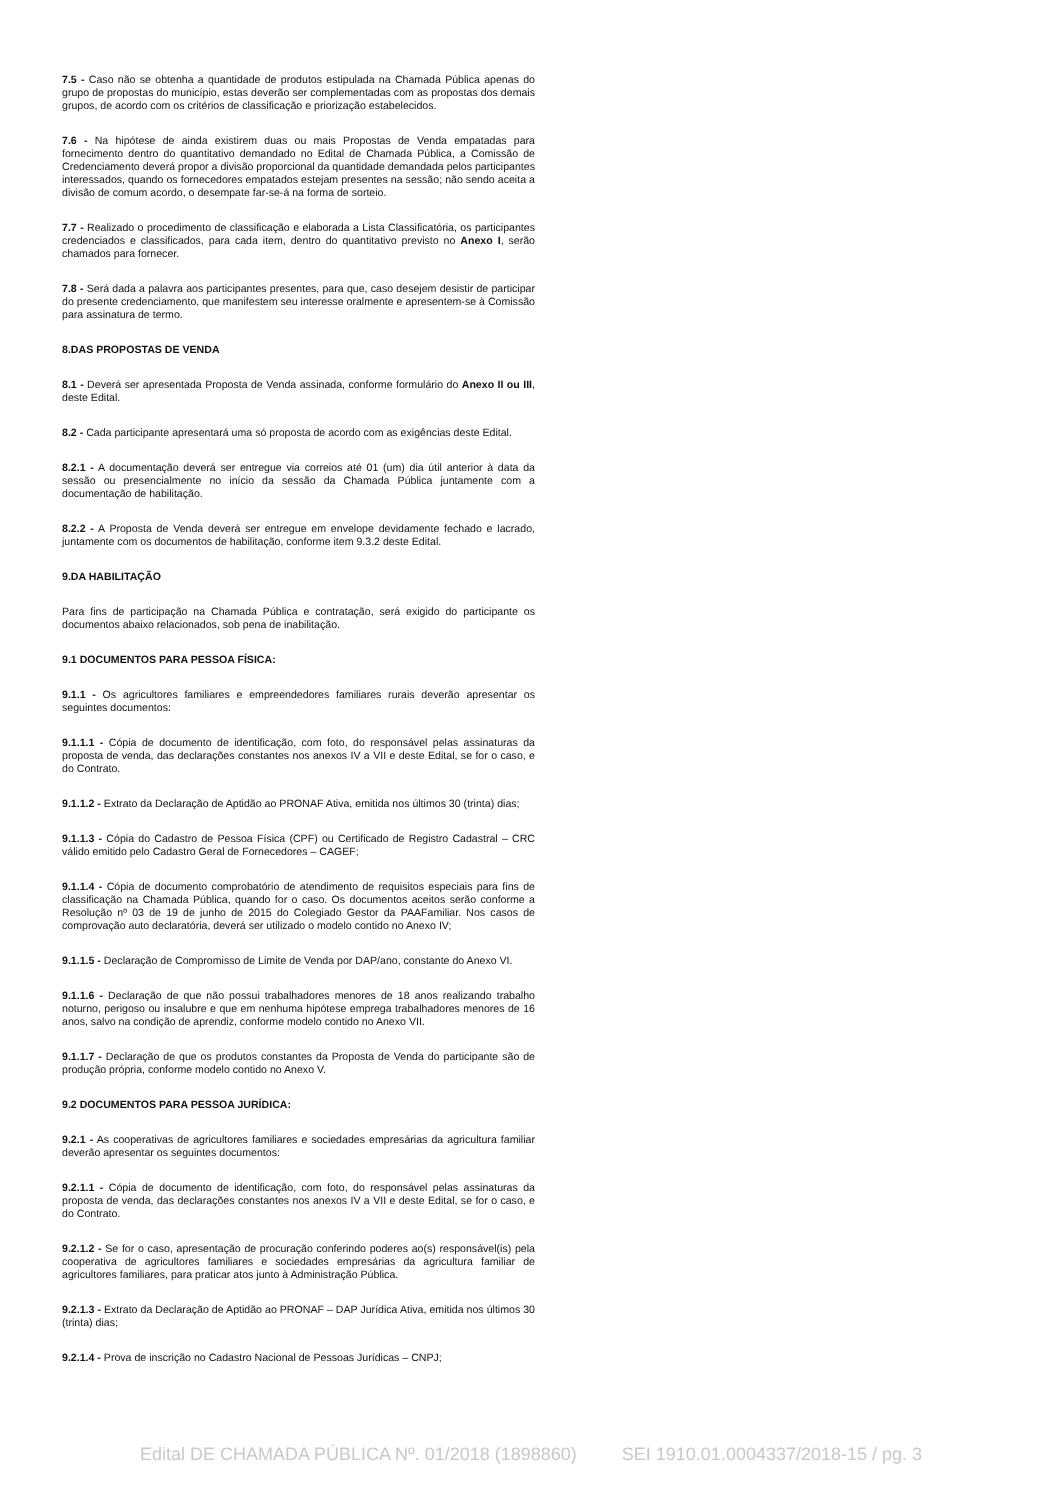7.5 - Caso não se obtenha a quantidade de produtos estipulada na Chamada Pública apenas do grupo de propostas do município, estas deverão ser complementadas com as propostas dos demais grupos, de acordo com os critérios de classificação e priorização estabelecidos.
7.6 - Na hipótese de ainda existirem duas ou mais Propostas de Venda empatadas para fornecimento dentro do quantitativo demandado no Edital de Chamada Pública, a Comissão de Credenciamento deverá propor a divisão proporcional da quantidade demandada pelos participantes interessados, quando os fornecedores empatados estejam presentes na sessão; não sendo aceita a divisão de comum acordo, o desempate far-se-á na forma de sorteio.
7.7 - Realizado o procedimento de classificação e elaborada a Lista Classificatória, os participantes credenciados e classificados, para cada item, dentro do quantitativo previsto no Anexo I, serão chamados para fornecer.
7.8 - Será dada a palavra aos participantes presentes, para que, caso desejem desistir de participar do presente credenciamento, que manifestem seu interesse oralmente e apresentem-se à Comissão para assinatura de termo.
8.DAS PROPOSTAS DE VENDA
8.1 - Deverá ser apresentada Proposta de Venda assinada, conforme formulário do Anexo II ou III, deste Edital.
8.2 - Cada participante apresentará uma só proposta de acordo com as exigências deste Edital.
8.2.1 - A documentação deverá ser entregue via correios até 01 (um) dia útil anterior à data da sessão ou presencialmente no início da sessão da Chamada Pública juntamente com a documentação de habilitação.
8.2.2 - A Proposta de Venda deverá ser entregue em envelope devidamente fechado e lacrado, juntamente com os documentos de habilitação, conforme item 9.3.2 deste Edital.
9.DA HABILITAÇÃO
Para fins de participação na Chamada Pública e contratação, será exigido do participante os documentos abaixo relacionados, sob pena de inabilitação.
9.1 DOCUMENTOS PARA PESSOA FÍSICA:
9.1.1 - Os agricultores familiares e empreendedores familiares rurais deverão apresentar os seguintes documentos:
9.1.1.1 - Cópia de documento de identificação, com foto, do responsável pelas assinaturas da proposta de venda, das declarações constantes nos anexos IV a VII e deste Edital, se for o caso, e do Contrato.
9.1.1.2 - Extrato da Declaração de Aptidão ao PRONAF Ativa, emitida nos últimos 30 (trinta) dias;
9.1.1.3 - Cópia do Cadastro de Pessoa Física (CPF) ou Certificado de Registro Cadastral – CRC válido emitido pelo Cadastro Geral de Fornecedores – CAGEF;
9.1.1.4 - Cópia de documento comprobatório de atendimento de requisitos especiais para fins de classificação na Chamada Pública, quando for o caso. Os documentos aceitos serão conforme a Resolução nº 03 de 19 de junho de 2015 do Colegiado Gestor da PAAFamiliar. Nos casos de comprovação auto declaratória, deverá ser utilizado o modelo contido no Anexo IV;
9.1.1.5 - Declaração de Compromisso de Limite de Venda por DAP/ano, constante do Anexo VI.
9.1.1.6 - Declaração de que não possui trabalhadores menores de 18 anos realizando trabalho noturno, perigoso ou insalubre e que em nenhuma hipótese emprega trabalhadores menores de 16 anos, salvo na condição de aprendiz, conforme modelo contido no Anexo VII.
9.1.1.7 - Declaração de que os produtos constantes da Proposta de Venda do participante são de produção própria, conforme modelo contido no Anexo V.
9.2 DOCUMENTOS PARA PESSOA JURÍDICA:
9.2.1 - As cooperativas de agricultores familiares e sociedades empresárias da agricultura familiar deverão apresentar os seguintes documentos:
9.2.1.1 - Cópia de documento de identificação, com foto, do responsável pelas assinaturas da proposta de venda, das declarações constantes nos anexos IV a VII e deste Edital, se for o caso, e do Contrato.
9.2.1.2 - Se for o caso, apresentação de procuração conferindo poderes ao(s) responsável(is) pela cooperativa de agricultores familiares e sociedades empresárias da agricultura familiar de agricultores familiares, para praticar atos junto à Administração Pública.
9.2.1.3 - Extrato da Declaração de Aptidão ao PRONAF – DAP Jurídica Ativa, emitida nos últimos 30 (trinta) dias;
9.2.1.4 - Prova de inscrição no Cadastro Nacional de Pessoas Jurídicas – CNPJ;
Edital DE CHAMADA PÚBLICA Nº. 01/2018 (1898860) SEI 1910.01.0004337/2018-15 / pg. 3